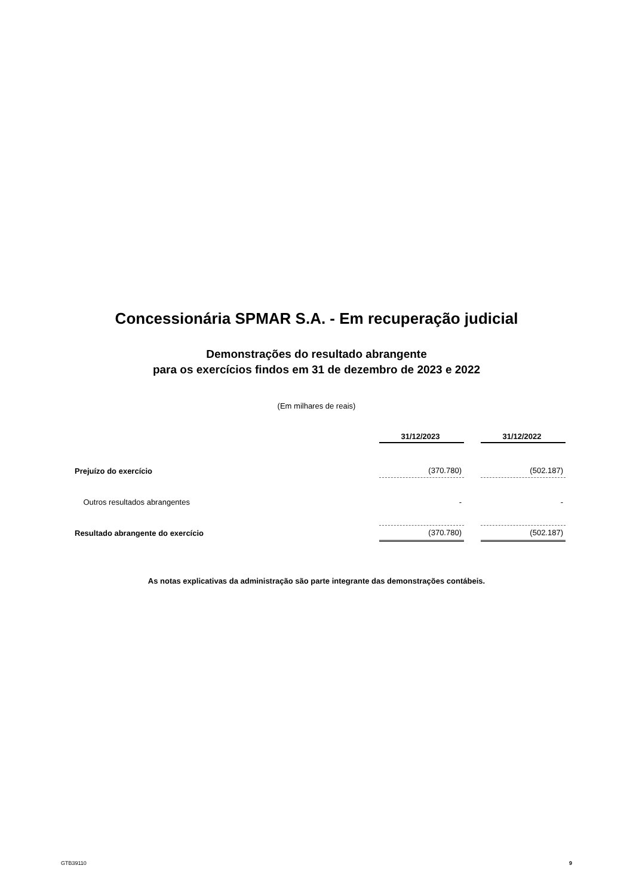Concessionária SPMAR S.A. - Em recuperação judicial
Demonstrações do resultado abrangente
para os exercícios findos em 31 de dezembro de 2023 e 2022
(Em milhares de reais)
| | 31/12/2023 | | 31/12/2022 |
| Prejuízo do exercício | (370.780) | | (502.187) |
| Outros resultados abrangentes | - | | - |
| Resultado abrangente do exercício | (370.780) | | (502.187) |
As notas explicativas da administração são parte integrante das demonstrações contábeis.
GTB39110 9